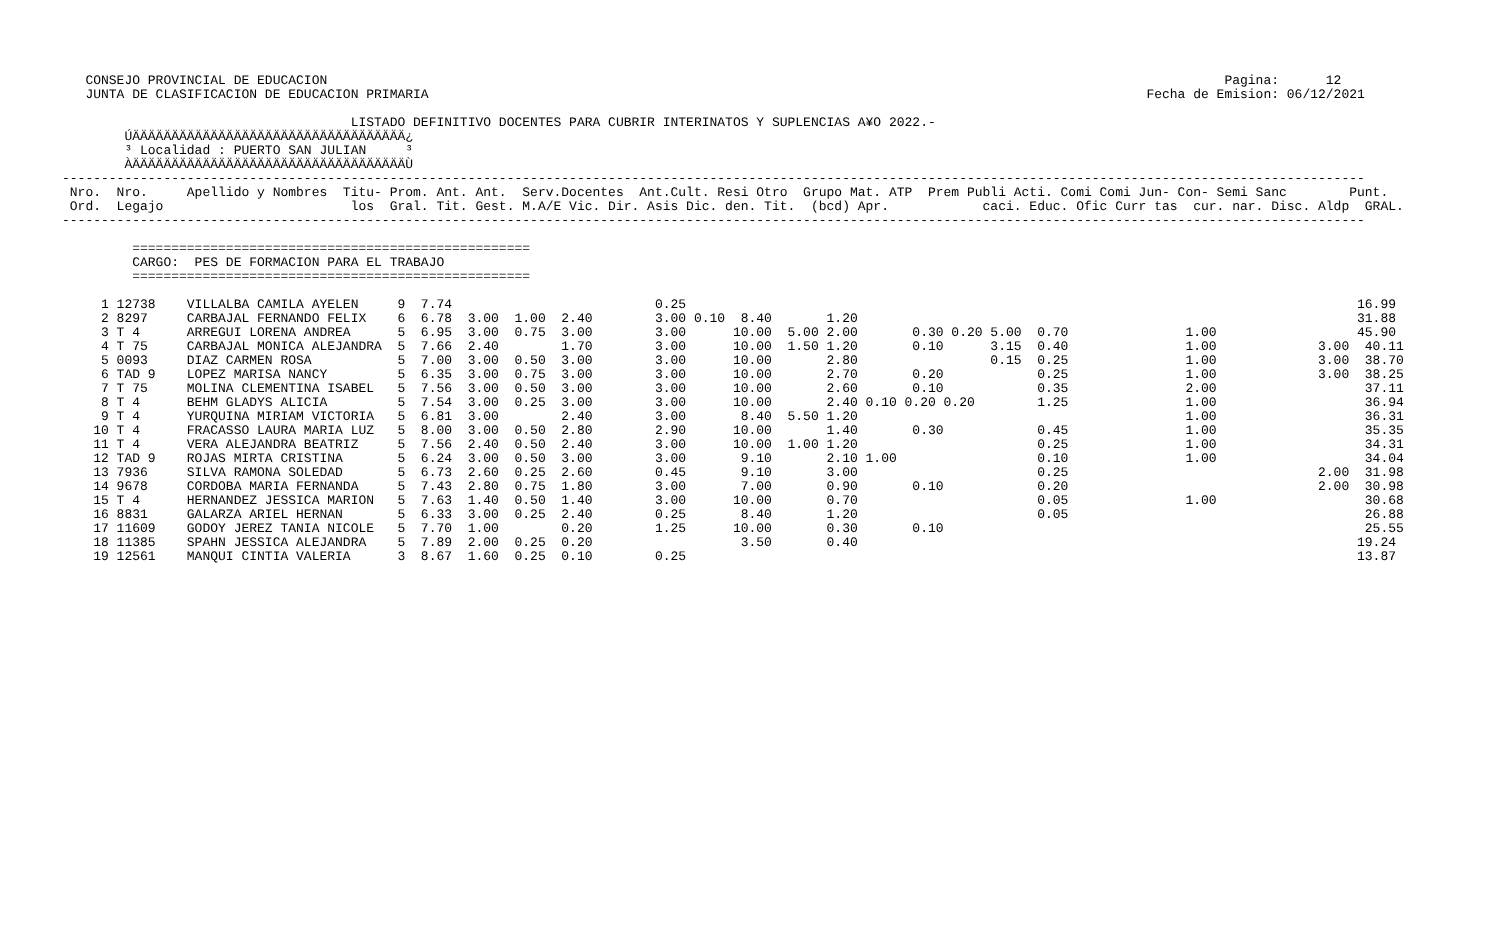CONSEJO PROVINCIAL DE EDUCACION                                                                                                                   Pagina:      12
   JUNTA DE CLASIFICACION DE EDUCACION PRIMARIA                                                                                            Fecha de Emision: 06/12/2021

                                     LISTADO DEFINITIVO DOCENTES PARA CUBRIR INTERINATOS Y SUPLENCIAS A¥O 2022.-
        ÚÄÄÄÄÄÄÄÄÄÄÄÄÄÄÄÄÄÄÄÄÄÄÄÄÄÄÄÄÄÄÄÄÄÄÄ¿
        ³ Localidad : PUERTO SAN JULIAN     ³
        ÀÄÄÄÄÄÄÄÄÄÄÄÄÄÄÄÄÄÄÄÄÄÄÄÄÄÄÄÄÄÄÄÄÄÄÄÙ
-----------------------------------------------------------------------------------------------------------------------------------------------------------------------
 Nro.  Nro.     Apellido y Nombres  Titu- Prom. Ant. Ant.  Serv.Docentes  Ant.Cult. Resi Otro  Grupo Mat. ATP  Prem Publi Acti. Comi Comi Jun- Con- Semi Sanc        Punt.
 Ord.  Legajo                        los  Gral. Tit. Gest. M.A/E Vic. Dir. Asis Dic. den. Tit.  (bcd) Apr.            caci. Educ. Ofic Curr tas  cur. nar. Disc. Aldp  GRAL.
-----------------------------------------------------------------------------------------------------------------------------------------------------------------------

         ===================================================
         CARGO:  PES DE FORMACION PARA EL TRABAJO
         ===================================================
| Nro. Legajo |
| --- |
     1 12738    VILLALBA CAMILA AYELEN     9  7.74                          0.25                                                                                      16.99
     2 8297     CARBAJAL FERNANDO FELIX    6  6.78  3.00  1.00  2.40        3.00 0.10  8.40       1.20                                                                31.88
     3 T 4      ARREGUI LORENA ANDREA      5  6.95  3.00  0.75  3.00        3.00      10.00  5.00 2.00       0.30 0.20 5.00  0.70               1.00                  45.90
     4 T 75     CARBAJAL MONICA ALEJANDRA  5  7.66  2.40        1.70        3.00      10.00  1.50 1.20       0.10      3.15  0.40               1.00             3.00  40.11
     5 0093     DIAZ CARMEN ROSA           5  7.00  3.00  0.50  3.00        3.00      10.00       2.80                 0.15  0.25               1.00             3.00  38.70
     6 TAD 9    LOPEZ MARISA NANCY         5  6.35  3.00  0.75  3.00        3.00      10.00       2.70       0.20            0.25               1.00             3.00  38.25
     7 T 75     MOLINA CLEMENTINA ISABEL   5  7.56  3.00  0.50  3.00        3.00      10.00       2.60       0.10            0.35               2.00                   37.11
     8 T 4      BEHM GLADYS ALICIA         5  7.54  3.00  0.25  3.00        3.00      10.00       2.40 0.10 0.20 0.20        1.25               1.00                   36.94
     9 T 4      YURQUINA MIRIAM VICTORIA   5  6.81  3.00        2.40        3.00       8.40  5.50 1.20                                          1.00                   36.31
    10 T 4      FRACASSO LAURA MARIA LUZ   5  8.00  3.00  0.50  2.80        2.90      10.00       1.40       0.30            0.45               1.00                   35.35
    11 T 4      VERA ALEJANDRA BEATRIZ     5  7.56  2.40  0.50  2.40        3.00      10.00  1.00 1.20                       0.25               1.00                   34.31
    12 TAD 9    ROJAS MIRTA CRISTINA       5  6.24  3.00  0.50  3.00        3.00       9.10       2.10 1.00                  0.10               1.00                   34.04
    13 7936     SILVA RAMONA SOLEDAD       5  6.73  2.60  0.25  2.60        0.45       9.10       3.00                       0.25                                2.00  31.98
    14 9678     CORDOBA MARIA FERNANDA     5  7.43  2.80  0.75  1.80        3.00       7.00       0.90       0.10            0.20                                2.00  30.98
    15 T 4      HERNANDEZ JESSICA MARION   5  7.63  1.40  0.50  1.40        3.00      10.00       0.70                       0.05               1.00                   30.68
    16 8831     GALARZA ARIEL HERNAN       5  6.33  3.00  0.25  2.40        0.25       8.40       1.20                       0.05                                      26.88
    17 11609    GODOY JEREZ TANIA NICOLE   5  7.70  1.00        0.20        1.25      10.00       0.30       0.10                                                      25.55
    18 11385    SPAHN JESSICA ALEJANDRA    5  7.89  2.00  0.25  0.20                   3.50       0.40                                                                19.24
    19 12561    MANQUI CINTIA VALERIA      3  8.67  1.60  0.25  0.10        0.25                                                                                      13.87